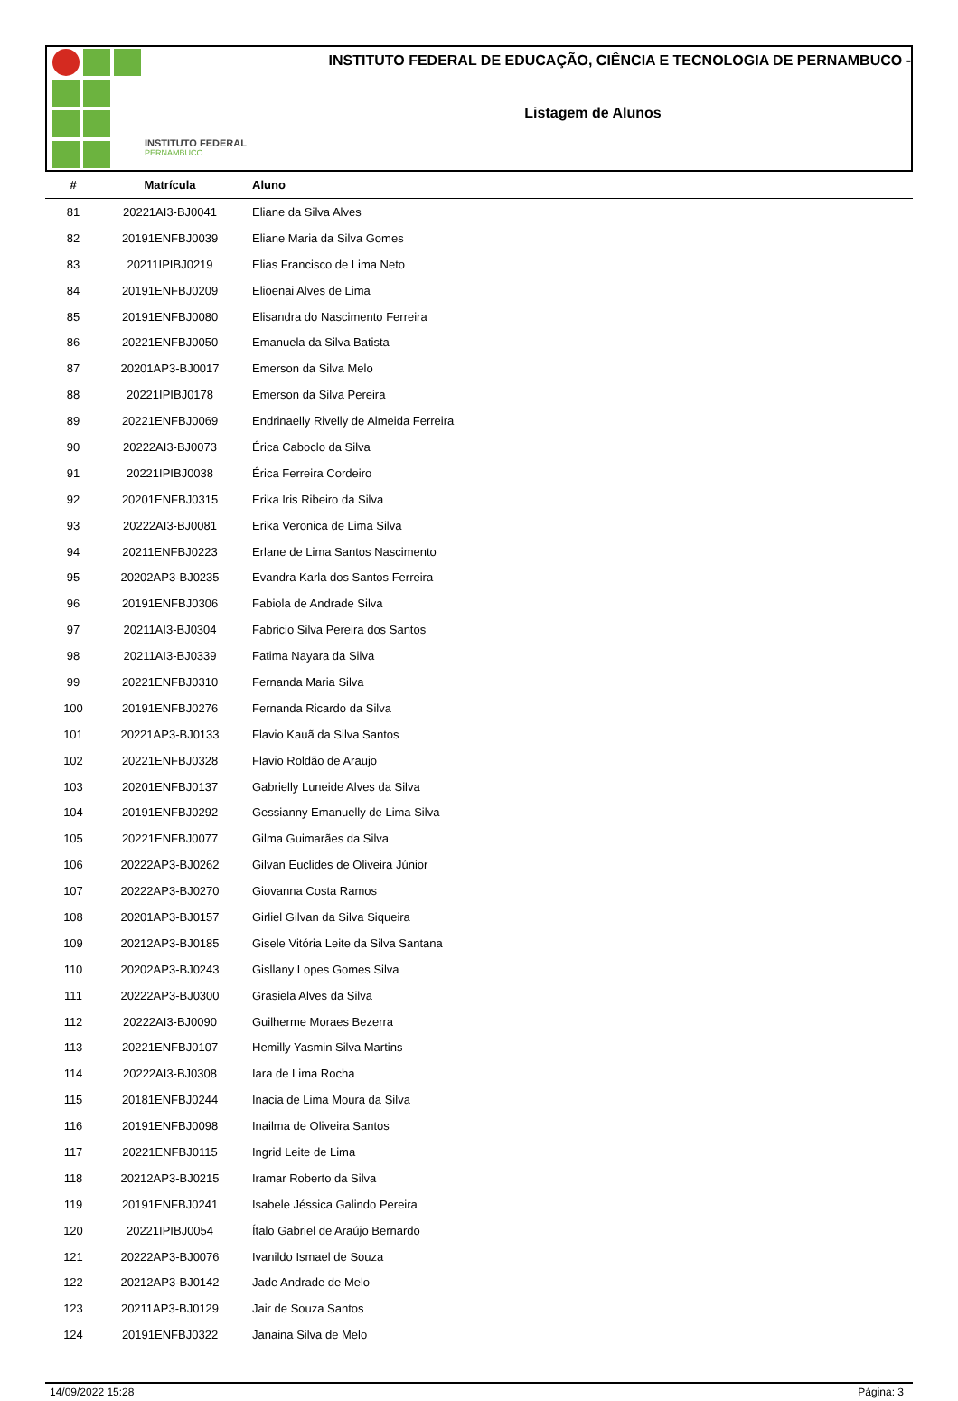INSTITUTO FEDERAL
PERNAMBUCO
INSTITUTO FEDERAL DE EDUCAÇÃO, CIÊNCIA E TECNOLOGIA DE PERNAMBUCO -
Listagem de Alunos
| # | Matrícula | Aluno |
| --- | --- | --- |
| 81 | 20221AI3-BJ0041 | Eliane da Silva Alves |
| 82 | 20191ENFBJ0039 | Eliane Maria da Silva Gomes |
| 83 | 20211IPIBJ0219 | Elias Francisco de Lima Neto |
| 84 | 20191ENFBJ0209 | Elioenai Alves de Lima |
| 85 | 20191ENFBJ0080 | Elisandra do Nascimento Ferreira |
| 86 | 20221ENFBJ0050 | Emanuela da Silva Batista |
| 87 | 20201AP3-BJ0017 | Emerson da Silva Melo |
| 88 | 20221IPIBJ0178 | Emerson da Silva Pereira |
| 89 | 20221ENFBJ0069 | Endrinaelly Rivelly de Almeida Ferreira |
| 90 | 20222AI3-BJ0073 | Érica Caboclo da Silva |
| 91 | 20221IPIBJ0038 | Érica Ferreira Cordeiro |
| 92 | 20201ENFBJ0315 | Erika Iris Ribeiro da Silva |
| 93 | 20222AI3-BJ0081 | Erika Veronica de Lima Silva |
| 94 | 20211ENFBJ0223 | Erlane de Lima Santos Nascimento |
| 95 | 20202AP3-BJ0235 | Evandra Karla dos Santos Ferreira |
| 96 | 20191ENFBJ0306 | Fabiola de Andrade Silva |
| 97 | 20211AI3-BJ0304 | Fabricio Silva Pereira dos Santos |
| 98 | 20211AI3-BJ0339 | Fatima Nayara da Silva |
| 99 | 20221ENFBJ0310 | Fernanda Maria Silva |
| 100 | 20191ENFBJ0276 | Fernanda Ricardo da Silva |
| 101 | 20221AP3-BJ0133 | Flavio Kauã da Silva Santos |
| 102 | 20221ENFBJ0328 | Flavio Roldão de Araujo |
| 103 | 20201ENFBJ0137 | Gabrielly Luneide Alves da Silva |
| 104 | 20191ENFBJ0292 | Gessianny Emanuelly de Lima Silva |
| 105 | 20221ENFBJ0077 | Gilma Guimarães da Silva |
| 106 | 20222AP3-BJ0262 | Gilvan Euclides de Oliveira Júnior |
| 107 | 20222AP3-BJ0270 | Giovanna Costa Ramos |
| 108 | 20201AP3-BJ0157 | Girliel Gilvan da Silva Siqueira |
| 109 | 20212AP3-BJ0185 | Gisele Vitória Leite da Silva Santana |
| 110 | 20202AP3-BJ0243 | Gisllany Lopes Gomes Silva |
| 111 | 20222AP3-BJ0300 | Grasiela Alves da Silva |
| 112 | 20222AI3-BJ0090 | Guilherme Moraes Bezerra |
| 113 | 20221ENFBJ0107 | Hemilly Yasmin Silva Martins |
| 114 | 20222AI3-BJ0308 | Iara de Lima Rocha |
| 115 | 20181ENFBJ0244 | Inacia de Lima Moura da Silva |
| 116 | 20191ENFBJ0098 | Inailma de Oliveira Santos |
| 117 | 20221ENFBJ0115 | Ingrid Leite de Lima |
| 118 | 20212AP3-BJ0215 | Iramar Roberto da Silva |
| 119 | 20191ENFBJ0241 | Isabele Jéssica Galindo Pereira |
| 120 | 20221IPIBJ0054 | Ítalo Gabriel de Araújo Bernardo |
| 121 | 20222AP3-BJ0076 | Ivanildo Ismael de Souza |
| 122 | 20212AP3-BJ0142 | Jade Andrade de Melo |
| 123 | 20211AP3-BJ0129 | Jair de Souza Santos |
| 124 | 20191ENFBJ0322 | Janaina Silva de Melo |
14/09/2022 15:28 Página: 3